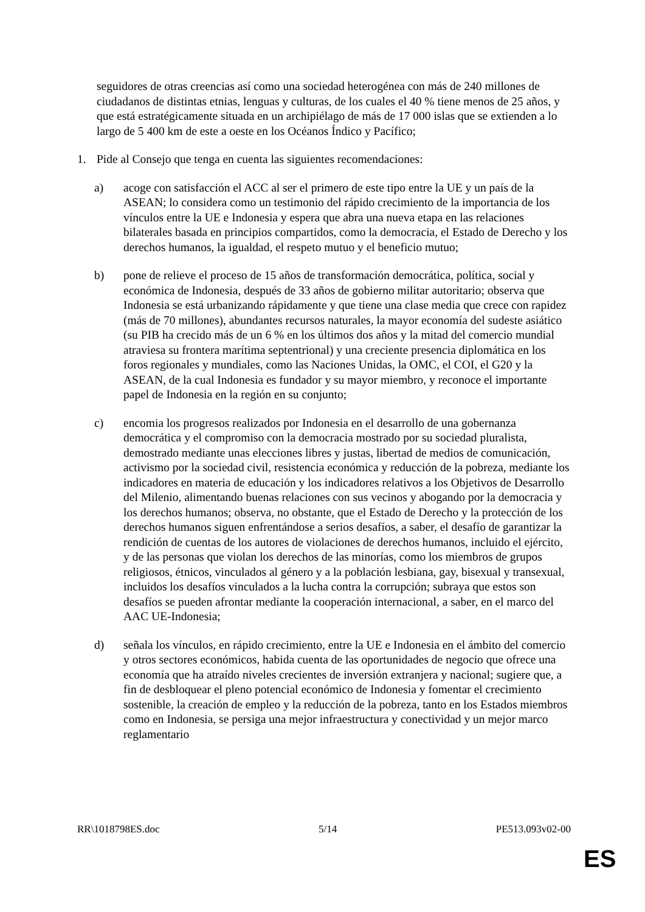seguidores de otras creencias así como una sociedad heterogénea con más de 240 millones de ciudadanos de distintas etnias, lenguas y culturas, de los cuales el 40 % tiene menos de 25 años, y que está estratégicamente situada en un archipiélago de más de 17 000 islas que se extienden a lo largo de 5 400 km de este a oeste en los Océanos Índico y Pacífico;
1. Pide al Consejo que tenga en cuenta las siguientes recomendaciones:
a) acoge con satisfacción el ACC al ser el primero de este tipo entre la UE y un país de la ASEAN; lo considera como un testimonio del rápido crecimiento de la importancia de los vínculos entre la UE e Indonesia y espera que abra una nueva etapa en las relaciones bilaterales basada en principios compartidos, como la democracia, el Estado de Derecho y los derechos humanos, la igualdad, el respeto mutuo y el beneficio mutuo;
b) pone de relieve el proceso de 15 años de transformación democrática, política, social y económica de Indonesia, después de 33 años de gobierno militar autoritario; observa que Indonesia se está urbanizando rápidamente y que tiene una clase media que crece con rapidez (más de 70 millones), abundantes recursos naturales, la mayor economía del sudeste asiático (su PIB ha crecido más de un 6 % en los últimos dos años y la mitad del comercio mundial atraviesa su frontera marítima septentrional) y una creciente presencia diplomática en los foros regionales y mundiales, como las Naciones Unidas, la OMC, el COI, el G20 y la ASEAN, de la cual Indonesia es fundador y su mayor miembro, y reconoce el importante papel de Indonesia en la región en su conjunto;
c) encomia los progresos realizados por Indonesia en el desarrollo de una gobernanza democrática y el compromiso con la democracia mostrado por su sociedad pluralista, demostrado mediante unas elecciones libres y justas, libertad de medios de comunicación, activismo por la sociedad civil, resistencia económica y reducción de la pobreza, mediante los indicadores en materia de educación y los indicadores relativos a los Objetivos de Desarrollo del Milenio, alimentando buenas relaciones con sus vecinos y abogando por la democracia y los derechos humanos; observa, no obstante, que el Estado de Derecho y la protección de los derechos humanos siguen enfrentándose a serios desafíos, a saber, el desafío de garantizar la rendición de cuentas de los autores de violaciones de derechos humanos, incluido el ejército, y de las personas que violan los derechos de las minorías, como los miembros de grupos religiosos, étnicos, vinculados al género y a la población lesbiana, gay, bisexual y transexual, incluidos los desafíos vinculados a la lucha contra la corrupción; subraya que estos son desafíos se pueden afrontar mediante la cooperación internacional, a saber, en el marco del AAC UE-Indonesia;
d) señala los vínculos, en rápido crecimiento, entre la UE e Indonesia en el ámbito del comercio y otros sectores económicos, habida cuenta de las oportunidades de negocio que ofrece una economía que ha atraído niveles crecientes de inversión extranjera y nacional; sugiere que, a fin de desbloquear el pleno potencial económico de Indonesia y fomentar el crecimiento sostenible, la creación de empleo y la reducción de la pobreza, tanto en los Estados miembros como en Indonesia, se persiga una mejor infraestructura y conectividad y un mejor marco reglamentario
RR\1018798ES.doc 5/14 PE513.093v02-00
ES